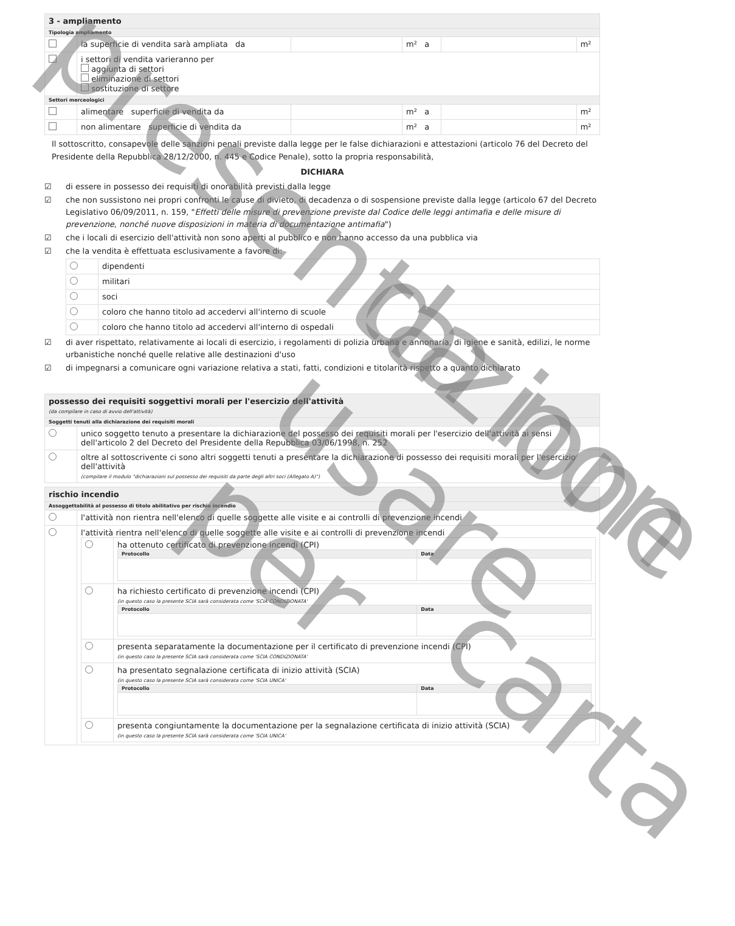| 3 - ampliamento | | | | | |
| Tipologia ampliamento | | | | | |
| | la superficie di vendita sarà ampliata da | | m² a | | m² |
| | i settori di vendita varieranno per aggiunta di settori eliminazione di settori sostituzione di settore | | | | |
| Settori merceologici | | | | | |
| | alimentare superficie di vendita da | | m² a | | m² |
| | non alimentare superficie di vendita da | | m² a | | m² |
Il sottoscritto, consapevole delle sanzioni penali previste dalla legge per le false dichiarazioni e attestazioni (articolo 76 del Decreto del Presidente della Repubblica 28/12/2000, n. 445 e Codice Penale), sotto la propria responsabilità,
DICHIARA
☑ di essere in possesso dei requisiti di onorabilità previsti dalla legge
☑ che non sussistono nei propri confronti le cause di divieto, di decadenza o di sospensione previste dalla legge (articolo 67 del Decreto Legislativo 06/09/2011, n. 159, "Effetti delle misure di prevenzione previste dal Codice delle leggi antimafia e delle misure di prevenzione, nonché nuove disposizioni in materia di documentazione antimafia")
☑ che i locali di esercizio dell'attività non sono aperti al pubblico e non hanno accesso da una pubblica via
☑ che la vendita è effettuata esclusivamente a favore di:
| | dipendenti |
| | militari |
| | soci |
| | coloro che hanno titolo ad accedervi all'interno di scuole |
| | coloro che hanno titolo ad accedervi all'interno di ospedali |
☑ di aver rispettato, relativamente ai locali di esercizio, i regolamenti di polizia urbana e annonaria, di igiene e sanità, edilizi, le norme urbanistiche nonché quelle relative alle destinazioni d'uso
☑ di impegnarsi a comunicare ogni variazione relativa a stati, fatti, condizioni e titolarità rispetto a quanto dichiarato
| possesso dei requisiti soggettivi morali per l'esercizio dell'attività (da compilare in caso di avvio dell'attività) | |
| Soggetti tenuti alla dichiarazione dei requisiti morali | |
| | unico soggetto tenuto a presentare la dichiarazione del possesso dei requisiti morali per l'esercizio dell'attività ai sensi dell'articolo 2 del Decreto del Presidente della Repubblica 03/06/1998, n. 252 |
| | oltre al sottoscrivente ci sono altri soggetti tenuti a presentare la dichiarazione di possesso dei requisiti morali per l'esercizio dell'attività (compilare il modulo "dichiarazioni sul possesso dei requisiti da parte degli altri soci (Allegato A)") |
| rischio incendio | |
| Assoggettabilità al possesso di titolo abilitativo per rischio incendio | |
| | l'attività non rientra nell'elenco di quelle soggette alle visite e ai controlli di prevenzione incendi |
| | l'attività rientra nell'elenco di quelle soggette alle visite e ai controlli di prevenzione incendi / / ha ottenuto certificato di prevenzione incendi (CPI) / Protocollo / Data / / --- / --- / / / / ha richiesto certificato di prevenzione incendi (CPI) (in questo caso la presente SCIA sarà considerata come 'SCIA CONDIZIONATA' / Protocollo / Data / / --- / --- / / / / presenta separatamente la documentazione per il certificato di prevenzione incendi (CPI) (in questo caso la presente SCIA sarà considerata come 'SCIA CONDIZIONATA' / / / ha presentato segnalazione certificata di inizio attività (SCIA) (in questo caso la presente SCIA sarà considerata come 'SCIA UNICA' / Protocollo / Data / / --- / --- / / / / presenta congiuntamente la documentazione per la segnalazione certificata di inizio attività (SCIA) (in questo caso la presente SCIA sarà considerata come 'SCIA UNICA' / |
presentazione
da non usare per
carta